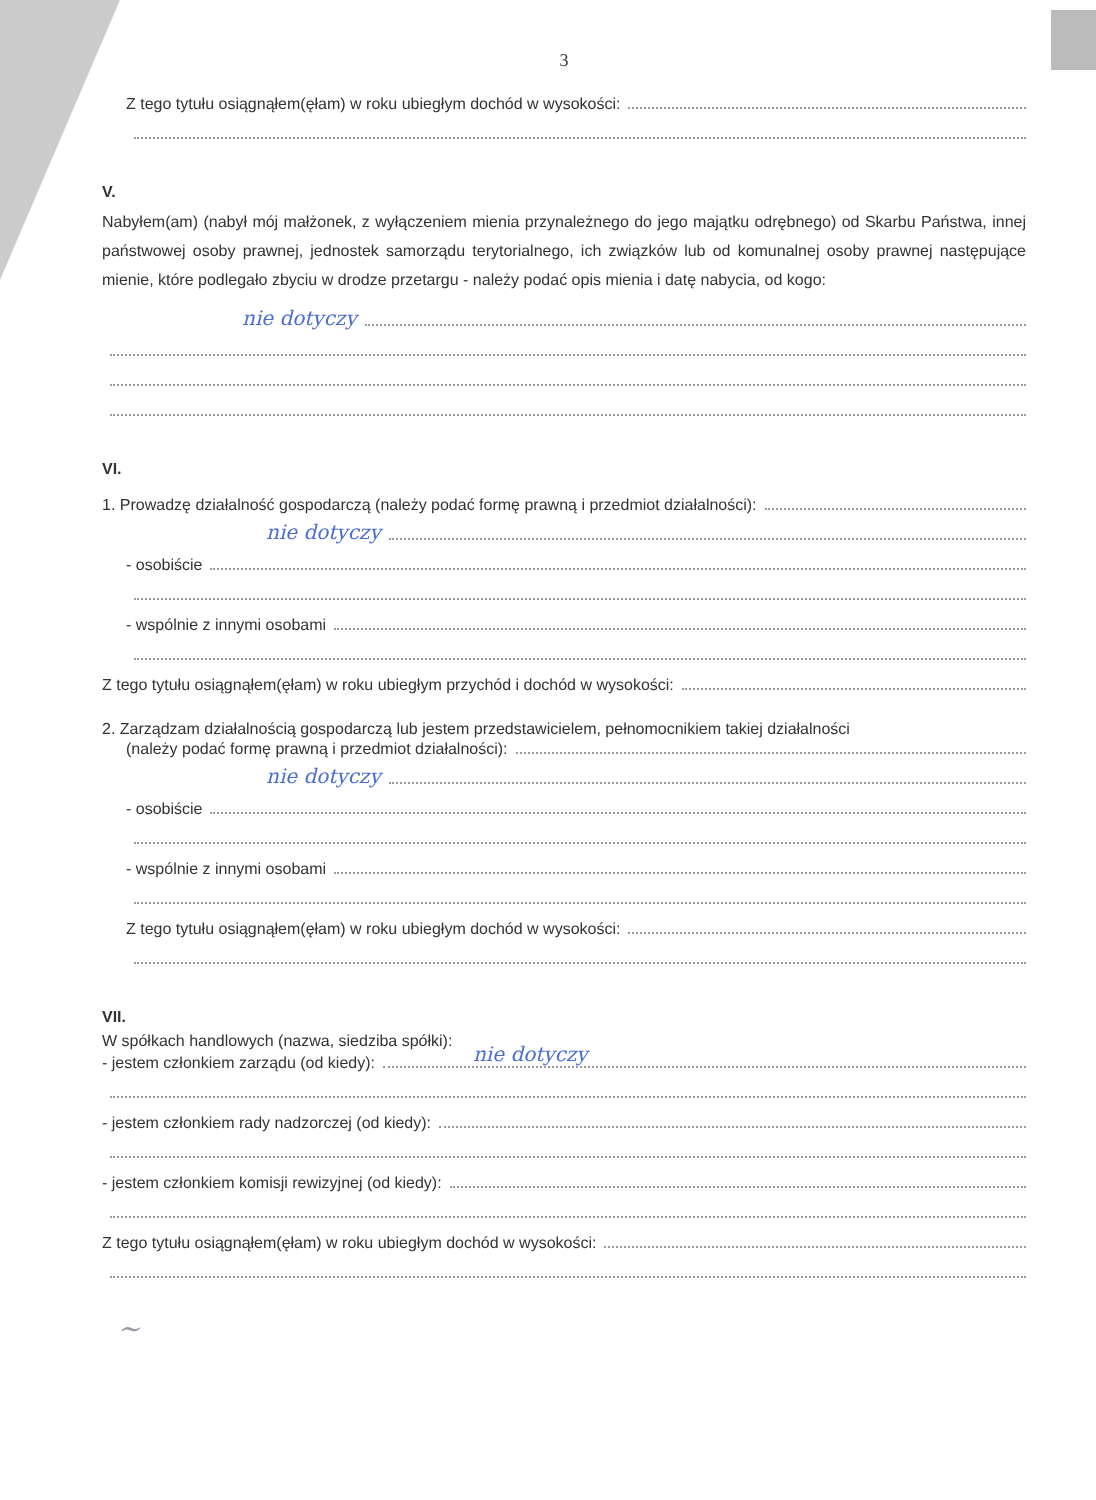3
Z tego tytułu osiągnąłem(ęłam) w roku ubiegłym dochód w wysokości:
V.
Nabyłem(am) (nabył mój małżonek, z wyłączeniem mienia przynależnego do jego majątku odrębnego) od Skarbu Państwa, innej państwowej osoby prawnej, jednostek samorządu terytorialnego, ich związków lub od komunalnej osoby prawnej następujące mienie, które podlegało zbyciu w drodze przetargu - należy podać opis mienia i datę nabycia, od kogo:
nie dotyczy
VI.
1. Prowadzę działalność gospodarczą (należy podać formę prawną i przedmiot działalności):
nie dotyczy
- osobiście
- wspólnie z innymi osobami
Z tego tytułu osiągnąłem(ęłam) w roku ubiegłym przychód i dochód w wysokości:
2. Zarządzam działalnością gospodarczą lub jestem przedstawicielem, pełnomocnikiem takiej działalności
(należy podać formę prawną i przedmiot działalności):
nie dotyczy
- osobiście
- wspólnie z innymi osobami
Z tego tytułu osiągnąłem(ęłam) w roku ubiegłym dochód w wysokości:
VII.
W spółkach handlowych (nazwa, siedziba spółki):
- jestem członkiem zarządu (od kiedy): nie dotyczy
- jestem członkiem rady nadzorczej (od kiedy):
- jestem członkiem komisji rewizyjnej (od kiedy):
Z tego tytułu osiągnąłem(ęłam) w roku ubiegłym dochód w wysokości:
~